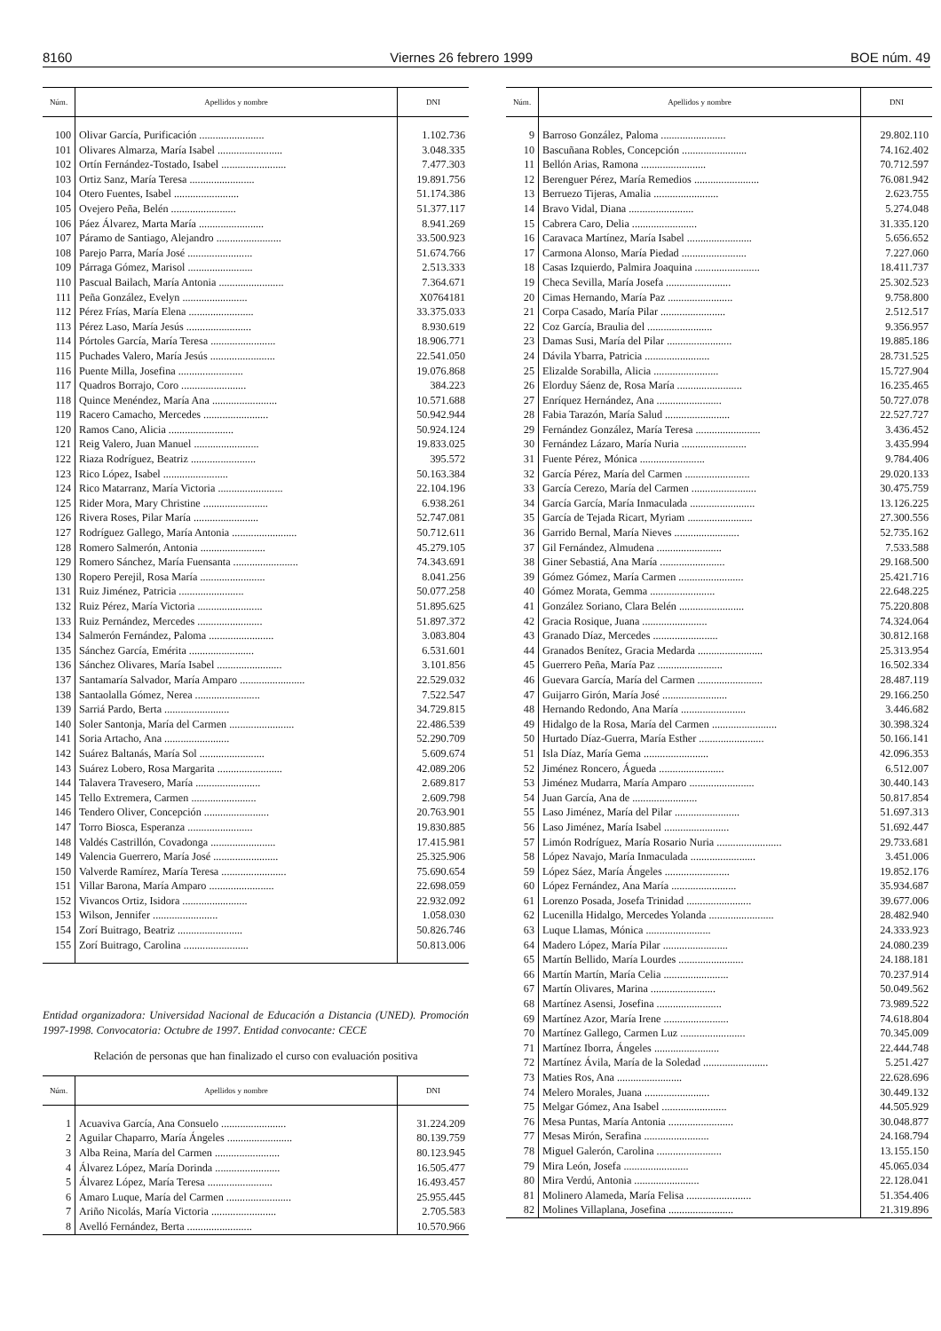8160 Viernes 26 febrero 1999 BOE núm. 49
| Núm. | Apellidos y nombre | DNI |
| --- | --- | --- |
| 100 | Olivar García, Purificación ........................ | 1.102.736 |
| 101 | Olivares Almarza, María Isabel ........................ | 3.048.335 |
| 102 | Ortín Fernández-Tostado, Isabel ........................ | 7.477.303 |
| 103 | Ortiz Sanz, María Teresa ........................ | 19.891.756 |
| 104 | Otero Fuentes, Isabel ........................ | 51.174.386 |
| 105 | Ovejero Peña, Belén ........................ | 51.377.117 |
| 106 | Páez Álvarez, Marta María ........................ | 8.941.269 |
| 107 | Páramo de Santiago, Alejandro ........................ | 33.500.923 |
| 108 | Parejo Parra, María José ........................ | 51.674.766 |
| 109 | Párraga Gómez, Marisol ........................ | 2.513.333 |
| 110 | Pascual Bailach, María Antonia ........................ | 7.364.671 |
| 111 | Peña González, Evelyn ........................ | X0764181 |
| 112 | Pérez Frías, María Elena ........................ | 33.375.033 |
| 113 | Pérez Laso, María Jesús ........................ | 8.930.619 |
| 114 | Pórtoles García, María Teresa ........................ | 18.906.771 |
| 115 | Puchades Valero, María Jesús ........................ | 22.541.050 |
| 116 | Puente Milla, Josefina ........................ | 19.076.868 |
| 117 | Quadros Borrajo, Coro ........................ | 384.223 |
| 118 | Quince Menéndez, María Ana ........................ | 10.571.688 |
| 119 | Racero Camacho, Mercedes ........................ | 50.942.944 |
| 120 | Ramos Cano, Alicia ........................ | 50.924.124 |
| 121 | Reig Valero, Juan Manuel ........................ | 19.833.025 |
| 122 | Riaza Rodríguez, Beatriz ........................ | 395.572 |
| 123 | Rico López, Isabel ........................ | 50.163.384 |
| 124 | Rico Matarranz, María Victoria ........................ | 22.104.196 |
| 125 | Rider Mora, Mary Christine ........................ | 6.938.261 |
| 126 | Rivera Roses, Pilar María ........................ | 52.747.081 |
| 127 | Rodríguez Gallego, María Antonia ........................ | 50.712.611 |
| 128 | Romero Salmerón, Antonia ........................ | 45.279.105 |
| 129 | Romero Sánchez, María Fuensanta ........................ | 74.343.691 |
| 130 | Ropero Perejil, Rosa María ........................ | 8.041.256 |
| 131 | Ruiz Jiménez, Patricia ........................ | 50.077.258 |
| 132 | Ruiz Pérez, María Victoria ........................ | 51.895.625 |
| 133 | Ruiz Pernández, Mercedes ........................ | 51.897.372 |
| 134 | Salmerón Fernández, Paloma ........................ | 3.083.804 |
| 135 | Sánchez García, Emérita ........................ | 6.531.601 |
| 136 | Sánchez Olivares, María Isabel ........................ | 3.101.856 |
| 137 | Santamaría Salvador, María Amparo ........................ | 22.529.032 |
| 138 | Santaolalla Gómez, Nerea ........................ | 7.522.547 |
| 139 | Sarriá Pardo, Berta ........................ | 34.729.815 |
| 140 | Soler Santonja, María del Carmen ........................ | 22.486.539 |
| 141 | Soria Artacho, Ana ........................ | 52.290.709 |
| 142 | Suárez Baltanás, María Sol ........................ | 5.609.674 |
| 143 | Suárez Lobero, Rosa Margarita ........................ | 42.089.206 |
| 144 | Talavera Travesero, María ........................ | 2.689.817 |
| 145 | Tello Extremera, Carmen ........................ | 2.609.798 |
| 146 | Tendero Oliver, Concepción ........................ | 20.763.901 |
| 147 | Torro Biosca, Esperanza ........................ | 19.830.885 |
| 148 | Valdés Castrillón, Covadonga ........................ | 17.415.981 |
| 149 | Valencia Guerrero, María José ........................ | 25.325.906 |
| 150 | Valverde Ramírez, María Teresa ........................ | 75.690.654 |
| 151 | Villar Barona, María Amparo ........................ | 22.698.059 |
| 152 | Vivancos Ortiz, Isidora ........................ | 22.932.092 |
| 153 | Wilson, Jennifer ........................ | 1.058.030 |
| 154 | Zorí Buitrago, Beatriz ........................ | 50.826.746 |
| 155 | Zorí Buitrago, Carolina ........................ | 50.813.006 |
Entidad organizadora: Universidad Nacional de Educación a Distancia (UNED). Promoción 1997-1998. Convocatoria: Octubre de 1997. Entidad convocante: CECE
Relación de personas que han finalizado el curso con evaluación positiva
| Núm. | Apellidos y nombre | DNI |
| --- | --- | --- |
| 1 | Acuaviva García, Ana Consuelo ........................ | 31.224.209 |
| 2 | Aguilar Chaparro, María Ángeles ........................ | 80.139.759 |
| 3 | Alba Reina, María del Carmen ........................ | 80.123.945 |
| 4 | Álvarez López, María Dorinda ........................ | 16.505.477 |
| 5 | Álvarez López, María Teresa ........................ | 16.493.457 |
| 6 | Amaro Luque, María del Carmen ........................ | 25.955.445 |
| 7 | Ariño Nicolás, María Victoria ........................ | 2.705.583 |
| 8 | Avelló Fernández, Berta ........................ | 10.570.966 |
| Núm. | Apellidos y nombre | DNI |
| --- | --- | --- |
| 9 | Barroso González, Paloma ........................ | 29.802.110 |
| 10 | Bascuñana Robles, Concepción ........................ | 74.162.402 |
| 11 | Bellón Arias, Ramona ........................ | 70.712.597 |
| 12 | Berenguer Pérez, María Remedios ........................ | 76.081.942 |
| 13 | Berruezo Tijeras, Amalia ........................ | 2.623.755 |
| 14 | Bravo Vidal, Diana ........................ | 5.274.048 |
| 15 | Cabrera Caro, Delia ........................ | 31.335.120 |
| 16 | Caravaca Martínez, María Isabel ........................ | 5.656.652 |
| 17 | Carmona Alonso, María Piedad ........................ | 7.227.060 |
| 18 | Casas Izquierdo, Palmira Joaquina ........................ | 18.411.737 |
| 19 | Checa Sevilla, María Josefa ........................ | 25.302.523 |
| 20 | Cimas Hernando, María Paz ........................ | 9.758.800 |
| 21 | Corpa Casado, María Pilar ........................ | 2.512.517 |
| 22 | Coz García, Braulia del ........................ | 9.356.957 |
| 23 | Damas Susi, María del Pilar ........................ | 19.885.186 |
| 24 | Dávila Ybarra, Patricia ........................ | 28.731.525 |
| 25 | Elizalde Sorabilla, Alicia ........................ | 15.727.904 |
| 26 | Elorduy Sáenz de, Rosa María ........................ | 16.235.465 |
| 27 | Enríquez Hernández, Ana ........................ | 50.727.078 |
| 28 | Fabia Tarazón, María Salud ........................ | 22.527.727 |
| 29 | Fernández González, María Teresa ........................ | 3.436.452 |
| 30 | Fernández Lázaro, María Nuria ........................ | 3.435.994 |
| 31 | Fuente Pérez, Mónica ........................ | 9.784.406 |
| 32 | García Pérez, María del Carmen ........................ | 29.020.133 |
| 33 | García Cerezo, María del Carmen ........................ | 30.475.759 |
| 34 | García García, María Inmaculada ........................ | 13.126.225 |
| 35 | García de Tejada Ricart, Myriam ........................ | 27.300.556 |
| 36 | Garrido Bernal, María Nieves ........................ | 52.735.162 |
| 37 | Gil Fernández, Almudena ........................ | 7.533.588 |
| 38 | Giner Sebastiá, Ana María ........................ | 29.168.500 |
| 39 | Gómez Gómez, María Carmen ........................ | 25.421.716 |
| 40 | Gómez Morata, Gemma ........................ | 22.648.225 |
| 41 | González Soriano, Clara Belén ........................ | 75.220.808 |
| 42 | Gracia Rosique, Juana ........................ | 74.324.064 |
| 43 | Granado Díaz, Mercedes ........................ | 30.812.168 |
| 44 | Granados Benítez, Gracia Medarda ........................ | 25.313.954 |
| 45 | Guerrero Peña, María Paz ........................ | 16.502.334 |
| 46 | Guevara García, María del Carmen ........................ | 28.487.119 |
| 47 | Guijarro Girón, María José ........................ | 29.166.250 |
| 48 | Hernando Redondo, Ana María ........................ | 3.446.682 |
| 49 | Hidalgo de la Rosa, María del Carmen ........................ | 30.398.324 |
| 50 | Hurtado Díaz-Guerra, María Esther ........................ | 50.166.141 |
| 51 | Isla Díaz, María Gema ........................ | 42.096.353 |
| 52 | Jiménez Roncero, Águeda ........................ | 6.512.007 |
| 53 | Jiménez Mudarra, María Amparo ........................ | 30.440.143 |
| 54 | Juan García, Ana de ........................ | 50.817.854 |
| 55 | Laso Jiménez, María del Pilar ........................ | 51.697.313 |
| 56 | Laso Jiménez, María Isabel ........................ | 51.692.447 |
| 57 | Limón Rodríguez, María Rosario Nuria ........................ | 29.733.681 |
| 58 | López Navajo, María Inmaculada ........................ | 3.451.006 |
| 59 | López Sáez, María Ángeles ........................ | 19.852.176 |
| 60 | López Fernández, Ana María ........................ | 35.934.687 |
| 61 | Lorenzo Posada, Josefa Trinidad ........................ | 39.677.006 |
| 62 | Lucenilla Hidalgo, Mercedes Yolanda ........................ | 28.482.940 |
| 63 | Luque Llamas, Mónica ........................ | 24.333.923 |
| 64 | Madero López, María Pilar ........................ | 24.080.239 |
| 65 | Martín Bellido, María Lourdes ........................ | 24.188.181 |
| 66 | Martín Martín, María Celia ........................ | 70.237.914 |
| 67 | Martín Olivares, Marina ........................ | 50.049.562 |
| 68 | Martínez Asensi, Josefina ........................ | 73.989.522 |
| 69 | Martínez Azor, María Irene ........................ | 74.618.804 |
| 70 | Martínez Gallego, Carmen Luz ........................ | 70.345.009 |
| 71 | Martínez Iborra, Ángeles ........................ | 22.444.748 |
| 72 | Martínez Ávila, María de la Soledad ........................ | 5.251.427 |
| 73 | Maties Ros, Ana ........................ | 22.628.696 |
| 74 | Melero Morales, Juana ........................ | 30.449.132 |
| 75 | Melgar Gómez, Ana Isabel ........................ | 44.505.929 |
| 76 | Mesa Puntas, María Antonia ........................ | 30.048.877 |
| 77 | Mesas Mirón, Serafina ........................ | 24.168.794 |
| 78 | Miguel Galerón, Carolina ........................ | 13.155.150 |
| 79 | Mira León, Josefa ........................ | 45.065.034 |
| 80 | Mira Verdú, Antonia ........................ | 22.128.041 |
| 81 | Molinero Alameda, María Felisa ........................ | 51.354.406 |
| 82 | Molines Villaplana, Josefina ........................ | 21.319.896 |